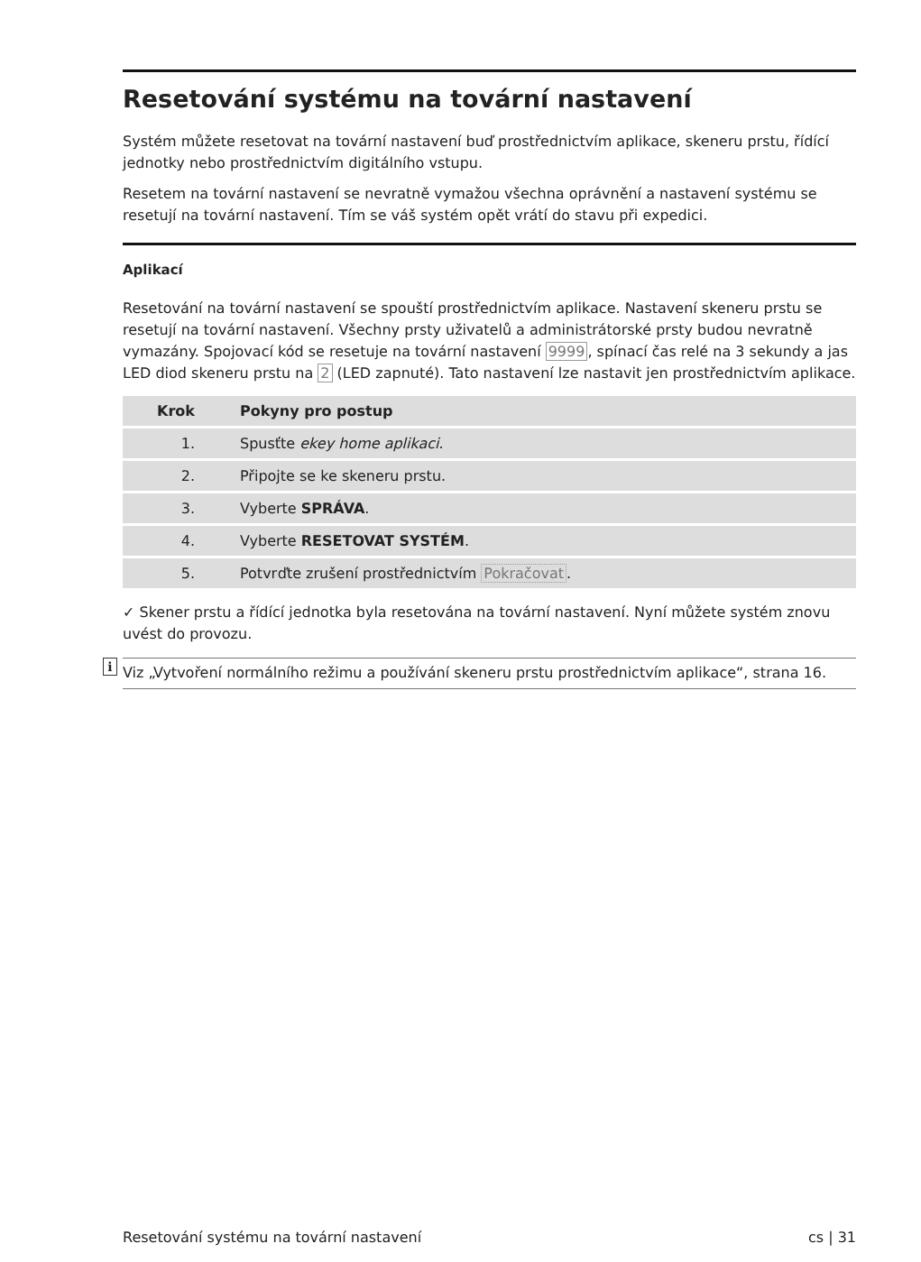Resetování systému na tovární nastavení
Systém můžete resetovat na tovární nastavení buď prostřednictvím aplikace, skeneru prstu, řídící jednotky nebo prostřednictvím digitálního vstupu.
Resetem na tovární nastavení se nevratně vymažou všechna oprávnění a nastavení systému se resetují na tovární nastavení. Tím se váš systém opět vrátí do stavu při expedici.
Aplikací
Resetování na tovární nastavení se spouští prostřednictvím aplikace. Nastavení skeneru prstu se resetují na tovární nastavení. Všechny prsty uživatelů a administrátorské prsty budou nevratně vymazány. Spojovací kód se resetuje na tovární nastavení 9999, spínací čas relé na 3 sekundy a jas LED diod skeneru prstu na 2 (LED zapnuté). Tato nastavení lze nastavit jen prostřednictvím aplikace.
| Krok | Pokyny pro postup |
| --- | --- |
| 1. | Spusťte ekey home aplikaci . |
| 2. | Připojte se ke skeneru prstu. |
| 3. | Vyberte SPRÁVA . |
| 4. | Vyberte RESETOVAT SYSTÉM . |
| 5. | Potvrďte zrušení prostřednictvím Pokračovat . |
✓ Skener prstu a řídící jednotka byla resetována na tovární nastavení. Nyní můžete systém znovu uvést do provozu.
i Viz „Vytvoření normálního režimu a používání skeneru prstu prostřednictvím aplikace“, strana 16.
Resetování systému na tovární nastavení cs | 31